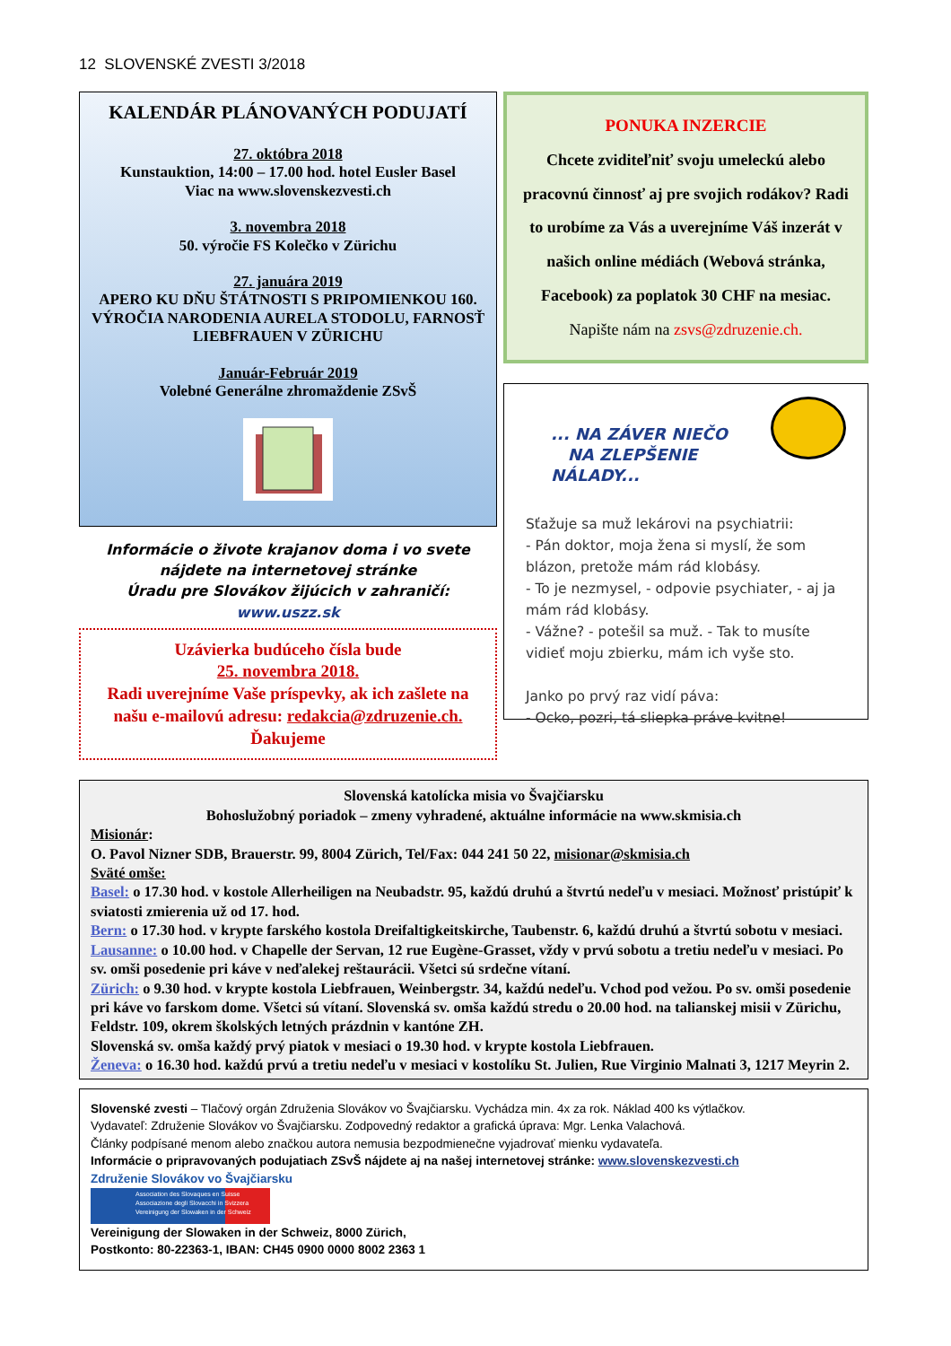12 SLOVENSKÉ ZVESTI 3/2018
KALENDÁR PLÁNOVANÝCH PODUJATÍ
27. októbra 2018
Kunstauktion, 14:00 – 17.00 hod. hotel Eusler Basel
Viac na www.slovenskezvesti.ch
3. novembra 2018
50. výročie FS Kolečko v Zürichu
27. januára 2019
APERO KU DŇU ŠTÁTNOSTI S PRIPOMIENKOU 160. VÝROČIA NARODENIA AURELA STODOLU, FARNOSŤ LIEBFRAUEN V ZÜRICHU
Január-Február 2019
Volebné Generálne zhromaždenie ZSvŠ
Informácie o živote krajanov doma i vo svete nájdete na internetovej stránke
Úradu pre Slovákov žijúcich v zahraničí: www.uszz.sk
Uzávierka budúceho čísla bude
25. novembra 2018.
Radi uverejníme Vaše príspevky, ak ich zašlete na našu e-mailovú adresu: redakcia@zdruzenie.ch.
Ďakujeme
PONUKA INZERCIE
Chcete zviditeľniť svoju umeleckú alebo pracovnú činnosť aj pre svojich rodákov? Radi to urobíme za Vás a uverejníme Váš inzerát v našich online médiách (Webová stránka, Facebook) za poplatok 30 CHF na mesiac.
Napište nám na zsvs@zdruzenie.ch.
... NA ZÁVER NIEČO
NA ZLEPŠENIE NÁLADY...
Sťažuje sa muž lekárovi na psychiatrii:
- Pán doktor, moja žena si myslí, že som blázon, pretože mám rád klobásy.
- To je nezmysel, - odpovie psychiater, - aj ja mám rád klobásy.
- Vážne? - potešil sa muž. - Tak to musíte vidieť moju zbierku, mám ich vyše sto.
Janko po prvý raz vidí páva:
- Ocko, pozri, tá sliepka práve kvitne!
Slovenská katolícka misia vo Švajčiarsku
Bohoslužobný poriadok – zmeny vyhradené, aktuálne informácie na www.skmisia.ch
Misionár:
O. Pavol Nizner SDB, Brauerstr. 99, 8004 Zürich, Tel/Fax: 044 241 50 22, misionar@skmisia.ch
Sväté omše:
Basel: o 17.30 hod. v kostole Allerheiligen na Neubadstr. 95, každú druhú a štvrtú nedeľu v mesiaci. Možnosť pristúpiť k sviatosti zmierenia už od 17. hod.
Bern: o 17.30 hod. v krypte farského kostola Dreifaltigkeitskirche, Taubenstr. 6, každú druhú a štvrtú sobotu v mesiaci.
Lausanne: o 10.00 hod. v Chapelle der Servan, 12 rue Eugène-Grasset, vždy v prvú sobotu a tretiu nedeľu v mesiaci. Po sv. omši posedenie pri káve v neďalekej reštaurácii. Všetci sú srdečne vítaní.
Zürich: o 9.30 hod. v krypte kostola Liebfrauen, Weinbergstr. 34, každú nedeľu. Vchod pod vežou. Po sv. omši posedenie pri káve vo farskom dome. Všetci sú vítaní. Slovenská sv. omša každú stredu o 20.00 hod. na talianskej misii v Zürichu, Feldstr. 109, okrem školských letných prázdnin v kantóne ZH.
Slovenská sv. omša každý prvý piatok v mesiaci o 19.30 hod. v krypte kostola Liebfrauen.
Ženeva: o 16.30 hod. každú prvú a tretiu nedeľu v mesiaci v kostolíku St. Julien, Rue Virginio Malnati 3, 1217 Meyrin 2.
Slovenské zvesti – Tlačový orgán Združenia Slovákov vo Švajčiarsku. Vychádza min. 4x za rok. Náklad 400 ks výtlačkov.
Vydavateľ: Združenie Slovákov vo Švajčiarsku. Zodpovedný redaktor a grafická úprava: Mgr. Lenka Valachová.
Články podpísané menom alebo značkou autora nemusia bezpodmienečne vyjadrovať mienku vydavateľa.
Informácie o pripravovaných podujatiach ZSvŠ nájdete aj na našej internetovej stránke: www.slovenskezvesti.ch
Združenie Slovákov vo Švajčiarsku
Association des Slovaques en Suisse
Associazione degli Slovacchi in Svizzera
Vereinigung der Slowaken in der Schweiz
Vereinigung der Slowaken in der Schweiz, 8000 Zürich,
Postkonto: 80-22363-1, IBAN: CH45 0900 0000 8002 2363 1